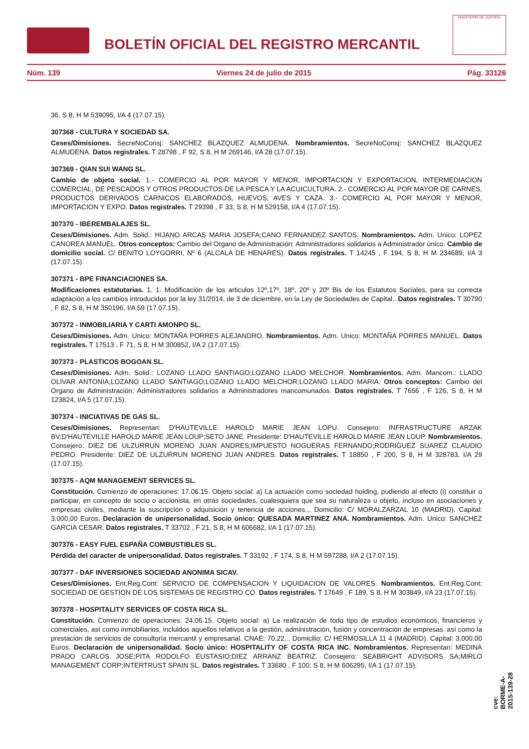BOLETÍN OFICIAL DEL REGISTRO MERCANTIL
MINISTERIO DE JUSTICIA
Núm. 139 Viernes 24 de julio de 2015 Pág. 33126
36, S 8, H M 539095, I/A 4 (17.07.15).
307368 - CULTURA Y SOCIEDAD SA.
Ceses/Dimisiones. SecreNoConsj: SANCHEZ BLAZQUEZ ALMUDENA. Nombramientos. SecreNoConsj: SANCHEZ BLAZQUEZ ALMUDENA. Datos registrales. T 28798 , F 92, S 8, H M 269146, I/A 28 (17.07.15).
307369 - QIAN SUI WANG SL.
Cambio de objeto social. 1.- COMERCIO AL POR MAYOR Y MENOR, IMPORTACION Y EXPORTACION, INTERMEDIACION COMERCIAL, DE PESCADOS Y OTROS PRODUCTOS DE LA PESCA Y LA ACUICULTURA. 2.- COMERCIO AL POR MAYOR DE CARNES, PRODUCTOS DERIVADOS CARNICOS ELABORADOS, HUEVOS, AVES Y CAZA. 3.- COMERCIO AL POR MAYOR Y MENOR, IMPORTACION Y EXPO. Datos registrales. T 29398 , F 33, S 8, H M 529158, I/A 4 (17.07.15).
307370 - IBEREMBALAJES SL.
Ceses/Dimisiones. Adm. Solid.: HIJANO ARCAS MARIA JOSEFA;CANO FERNANDEZ SANTOS. Nombramientos. Adm. Unico: LOPEZ CANOREA MANUEL. Otros conceptos: Cambio del Organo de Administración: Administradores solidarios a Administrador único. Cambio de domicilio social. C/ BENITO LOYGORRI, Nº 6 (ALCALA DE HENARES). Datos registrales. T 14245 , F 194, S 8, H M 234689, I/A 3 (17.07.15).
307371 - BPE FINANCIACIONES SA.
Modificaciones estatutarias. 1. 1. Modificación de los articulos 12º,17º, 18º, 20º y 20º Bis de los Estatutos Sociales, para su correcta adaptación a los cambios introducidos por la ley 31/2014, de 3 de diciembre, en la Ley de Sociedades de Capital.. Datos registrales. T 30790 , F 82, S 8, H M 350196, I/A 59 (17.07.15).
307372 - INMOBILIARIA Y CARTI AMONPO SL.
Ceses/Dimisiones. Adm. Unico: MONTAÑA PORRES ALEJANDRO. Nombramientos. Adm. Unico: MONTAÑA PORRES MANUEL. Datos registrales. T 17513 , F 71, S 8, H M 300852, I/A 2 (17.07.15).
307373 - PLASTICOS BOGOAN SL.
Ceses/Dimisiones. Adm. Solid.: LOZANO LLADO SANTIAGO;LOZANO LLADO MELCHOR. Nombramientos. Adm. Mancom.: LLADO OLIVAR ANTONIA;LOZANO LLADO SANTIAGO;LOZANO LLADO MELCHOR;LOZANO LLADO MARIA. Otros conceptos: Cambio del Organo de Administración: Administradores solidarios a Administradores mancomunados. Datos registrales. T 7656 , F 126, S 8, H M 123824, I/A 5 (17.07.15).
307374 - INICIATIVAS DE GAS SL.
Ceses/Dimisiones. Representan: D'HAUTEVILLE HAROLD MARIE JEAN LOPU. Consejero: INFRASTRUCTURE ARZAK BV;D'HAUTEVILLE HAROLD MARIE JEAN LOUP;SETO JANE. Presidente: D'HAUTEVILLE HAROLD MARIE JEAN LOUP. Nombramientos. Consejero: DIEZ DE ULZURRUN MORENO JUAN ANDRES;IMPUESTO NOGUERAS FERNANDO;RODRIGUEZ SUAREZ CLAUDIO PEDRO. Presidente: DIEZ DE ULZURRUN MORENO JUAN ANDRES. Datos registrales. T 18850 , F 200, S 8, H M 328783, I/A 29 (17.07.15).
307375 - AQM MANAGEMENT SERVICES SL.
Constitución. Comienzo de operaciones: 17.06.15. Objeto social: a) La actuación como sociedad holding, pudiendo al efecto (i) constituir o participar, en concepto de socio o accionista, en otras sociedades, cualesquiera que sea su naturaleza u objeto, incluso en asociaciones y empresas civiles, mediante la suscripción o adquisición y tenencia de acciones... Domicilio: C/ MORALZARZAL 10 (MADRID). Capital: 3.000,00 Euros. Declaración de unipersonalidad. Socio único: QUESADA MARTINEZ ANA. Nombramientos. Adm. Unico: SANCHEZ GARCIA CESAR. Datos registrales. T 33702 , F 21, S 8, H M 606682, I/A 1 (17.07.15).
307376 - EASY FUEL ESPAÑA COMBUSTIBLES SL.
Pérdida del caracter de unipersonalidad. Datos registrales. T 33192 , F 174, S 8, H M 597288, I/A 2 (17.07.15).
307377 - DAF INVERSIONES SOCIEDAD ANONIMA SICAV.
Ceses/Dimisiones. Ent.Reg.Cont: SERVICIO DE COMPENSACION Y LIQUIDACION DE VALORES. Nombramientos. Ent.Reg.Cont: SOCIEDAD DE GESTION DE LOS SISTEMAS DE REGISTRO CO. Datos registrales. T 17649 , F 189, S 8, H M 303849, I/A 23 (17.07.15).
307378 - HOSPITALITY SERVICES OF COSTA RICA SL.
Constitución. Comienzo de operaciones: 24.06.15. Objeto social: a) La realización de todo tipo de estudios económicos, financieros y comerciales, así como inmobiliarios, incluidos aquellos relativos a la gestión, administración, fusión y concentración de empresas. así como la prestación de servicios de consultoría mercantil y empresarial. CNAE: 70.22... Domicilio: C/ HERMOSILLA 11 4 (MADRID). Capital: 3.000,00 Euros. Declaración de unipersonalidad. Socio único: HOSPITALITY OF COSTA RICA INC. Nombramientos. Representan: MEDINA PRADO CARLOS JOSE;PITA RODOLFO EUSTASIO;DIEZ ARRANZ BEATRIZ. Consejero: SEABRIGHT ADVISORS SA;MIRLO MANAGEMENT CORP;INTERTRUST SPAIN SL. Datos registrales. T 33680 , F 100, S 8, H M 606295, I/A 1 (17.07.15).
cve: BORME-A-2015-139-28